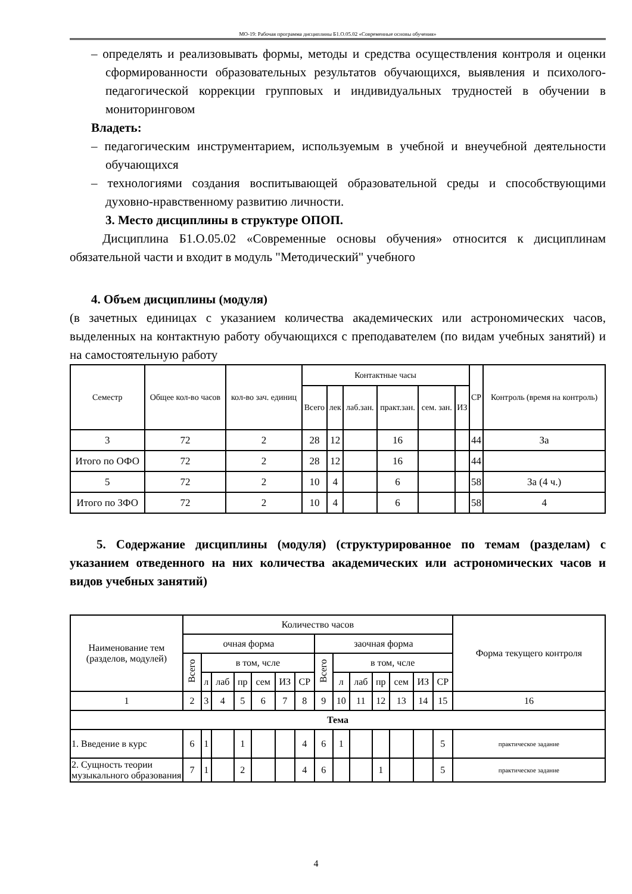МО-19: Рабочая программа дисциплины Б1.О.05.02 «Современные основы обучения»
– определять и реализовывать формы, методы и средства осуществления контроля и оценки сформированности образовательных результатов обучающихся, выявления и психолого-педагогической коррекции групповых и индивидуальных трудностей в обучении в мониторинговом
Владеть:
– педагогическим инструментарием, используемым в учебной и внеучебной деятельности обучающихся
– технологиями создания воспитывающей образовательной среды и способствующими духовно-нравственному развитию личности.
3. Место дисциплины в структуре ОПОП.
Дисциплина Б1.О.05.02 «Современные основы обучения» относится к дисциплинам обязательной части и входит в модуль "Методический" учебного
4. Объем дисциплины (модуля)
(в зачетных единицах с указанием количества академических или астрономических часов, выделенных на контактную работу обучающихся с преподавателем (по видам учебных занятий) и на самостоятельную работу
| Семестр | Общее кол-во часов | кол-во зач. единиц | Контактные часы | | | | | | СР | Контроль (время на контроль) |
| --- | --- | --- | --- | --- | --- | --- | --- | --- | --- | --- |
| | | | Всего | лек | лаб.зан. | практ.зан. | сем. зан. | ИЗ | | |
| 3 | 72 | 2 | 28 | 12 | | 16 | | | 44 | За |
| Итого по ОФО | 72 | 2 | 28 | 12 | | 16 | | | 44 | |
| 5 | 72 | 2 | 10 | 4 | | 6 | | | 58 | За (4 ч.) |
| Итого по ЗФО | 72 | 2 | 10 | 4 | | 6 | | | 58 | 4 |
5. Содержание дисциплины (модуля) (структурированное по темам (разделам) с указанием отведенного на них количества академических или астрономических часов и видов учебных занятий)
| Наименование тем (разделов, модулей) | Количество часов | | | | | | | | | | | | | | Форма текущего контроля |
| --- | --- | --- | --- | --- | --- | --- | --- | --- | --- | --- | --- | --- | --- | --- | --- |
| | очная форма | | | | | | | заочная форма | | | | | | | |
| | Всего | в том, чсле | | | | | | Всего | в том, чсле | | | | | | |
| | | л | лаб | пр | сем | ИЗ | СР | | л | лаб | пр | сем | ИЗ | СР | |
| 1 | 2 | 3 | 4 | 5 | 6 | 7 | 8 | 9 | 10 | 11 | 12 | 13 | 14 | 15 | 16 |
| Тема | | | | | | | | | | | | | | | |
| 1. Введение в курс | 6 | 1 | | 1 | | | 4 | 6 | 1 | | | | | 5 | практическое задание |
| 2. Сущность теории музыкального образования | 7 | 1 | | 2 | | | 4 | 6 | | | 1 | | | 5 | практическое задание |
4